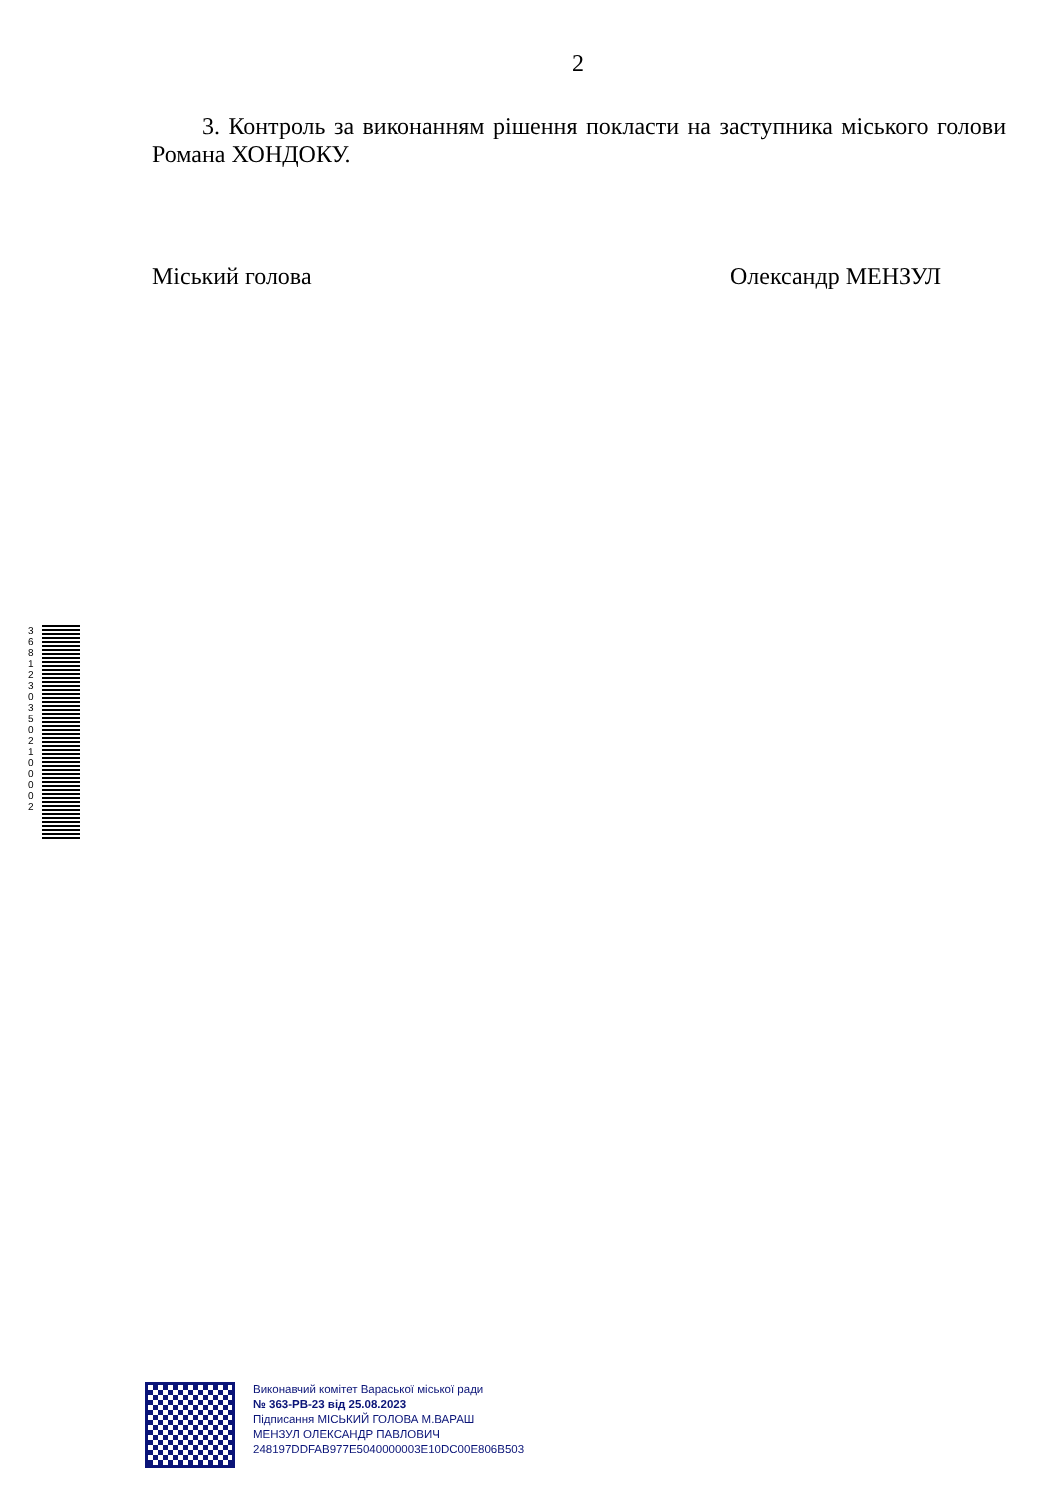2
3. Контроль за виконанням рішення покласти на заступника міського голови Романа ХОНДОКУ.
Міський голова Олександр МЕНЗУЛ
3 6 8 1 2 3 0 3 5 0 2 1 0 0 0 0 2
Виконавчий комітет Вараської міської ради
№ 363-РВ-23 від 25.08.2023
Підписання МІСЬКИЙ ГОЛОВА М.ВАРАШ
МЕНЗУЛ ОЛЕКСАНДР ПАВЛОВИЧ
248197DDFAB977E5040000003E10DC00E806B503